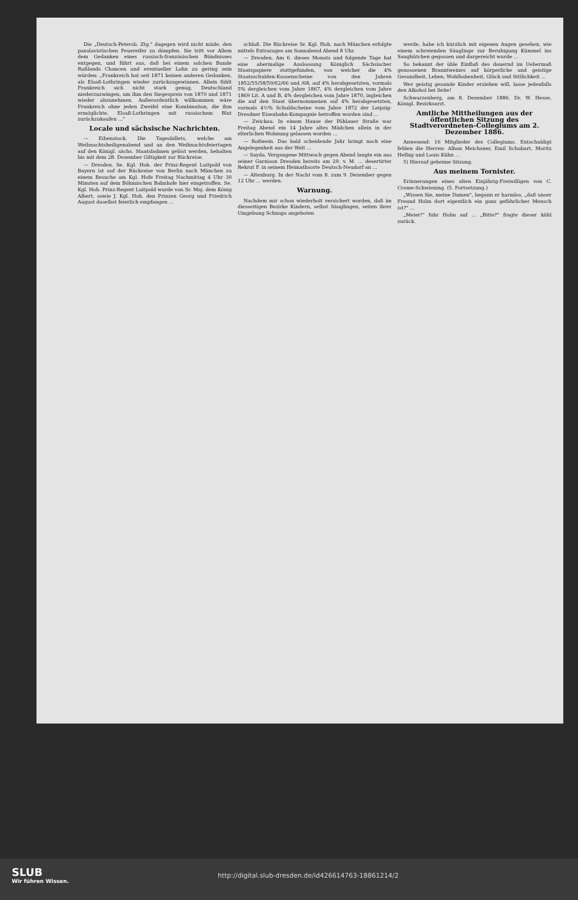Die „Deutsch-Petersb. Ztg." dagegen wird nicht müde, den panslavistischen Feuereifer zu dämpfen. Sie tritt vor Allem dem Gedanken eines russisch-französischen Bündnisses entgegen, und führt aus, daß bei einem solchen Bunde Rußlands Chancen und eventueller Lohn zu gering sein würden: „Frankreich hat seit 1871 keinen anderen Gedanken, als Elsaß-Lothringen wieder zurückzugewinnen. Allein fühlt Frankreich sich nicht stark genug, Deutschland niederzuzwingen, um ihm den Siegespreis von 1870 und 1871 wieder abzunehmen. Außerordentlich willkommen wäre Frankreich ohne jeden Zweifel eine Kombination, die ihm ermöglichte, Elsaß-Lothringen mit russischem Blut zurückzukaufen ..."
Locale und sächsische Nachrichten.
— Eibenstock. Die Tagesbillets, welche am Weihnachtsheiligenabend und an den Weihnachtsfeiertagen auf den Königl. sächs. Staatsbahnen gelöst werden, behalten bis mit dem 28. Dezember Giltigkeit zur Rückreise.
— Dresden. Se. Kgl. Hoh. der Prinz-Regent Luitpold von Bayern ist auf der Rückreise von Berlin nach München zu einem Besuche am Kgl. Hofe Freitag Nachmittag 4 Uhr 30 Minuten auf dem Böhmischen Bahnhofe hier eingetroffen. Se. Kgl. Hoh. Prinz-Regent Luitpold wurde von Sr. Maj. dem König Albert, sowie J. Kgl. Hoh. den Prinzen Georg und Friedrich August daselbst feierlich empfangen ...
schloß. Die Rückreise Sr. Kgl. Hoh. nach München erfolgte mittels Extrazuges am Sonnabend Abend 8 Uhr.
— Dresden. Am 6. dieses Monats und folgende Tage hat eine abermalige Ausloosung Königlich Sächsischer Staatspapiere stattgefunden, von welcher die 4% Staatsschulden-Kassenscheine von den Jahren 1852/55/58/59/62/66 und /68, auf 4% herabgesetzten, vormals 5% dergleichen vom Jahre 1867, 4% dergleichen vom Jahre 1869 Lit. A und B, 4% dergleichen vom Jahre 1870, ingleichen die auf den Staat übernommenen auf 4% herabgesetzten, vormals 4½% Schuldscheine vom Jahre 1872 der Leipzig-Dresdner Eisenbahn-Kompagnie betroffen worden sind ...
— Zwickau. In einem Hause der Pöhlauer Straße war Freitag Abend ein 14 Jahre altes Mädchen allein in der elterlichen Wohnung gelassen worden ...
— Roßwein. Das bald scheidende Jahr bringt noch eine Angelegenheit aus der Welt ...
— Sayda. Vergangene Mittwoch gegen Abend langte ein aus seiner Garnison Dresden bereits am 29. v. M. ... desertirter Rekrut F. in seinem Heimathsorte Deutsch-Neudorf an ...
— Altenburg. In der Nacht vom 8. zum 9. Dezember gegen 12 Uhr ... werden.
Warnung.
Nachdem mir schon wiederholt versichert worden, daß im diesseitigen Bezirke Kindern, selbst Säuglingen, seiten ihrer Umgebung Schnaps angeboten
werde, habe ich kürzlich mit eigenen Augen gesehen, wie einem schreienden Säuglinge zur Beruhigung Kümmel ins Saughütchen gegossen und dargereicht wurde ...
So bekannt der üble Einfluß des dauernd im Uebermaß genossenen Branntweines auf körperliche und geistige Gesundheit, Leben, Wohlhabenheit, Glück und Sittlichkeit ...
Wer geistig gesunde Kinder erziehen will, lasse jedenfalls den Alkohol bei Seite!
Schwarzenberg, am 8. Dezember 1886. Dr. W. Hesse, Königl. Bezirksarzt.
Amtliche Mittheilungen aus der öffentlichen Sitzung des Stadtverordneten-Collegiums am 2. Dezember 1886.
Anwesend: 16 Mitglieder des Collegiums. Entschuldigt fehlen die Herren: Alban Meichsner, Emil Schubart, Moritz Helbig und Louis Kühn ...
5) Hierauf geheime Sitzung.
Aus meinem Tornister.
Erinnerungen eines alten Einjährig-Freiwilligen von C. Crome-Schwiening. (5. Fortsetzung.)
„Wissen Sie, meine Damen", begann er harmlos, „daß unser Freund Holm dort eigentlich ein ganz gefährlicher Mensch ist?" ...
„Meier!" fuhr Holm auf ... „Bitte?" fragte dieser kühl zurück.
SLUB
Wir führen Wissen.
http://digital.slub-dresden.de/id426614763-18861214/2